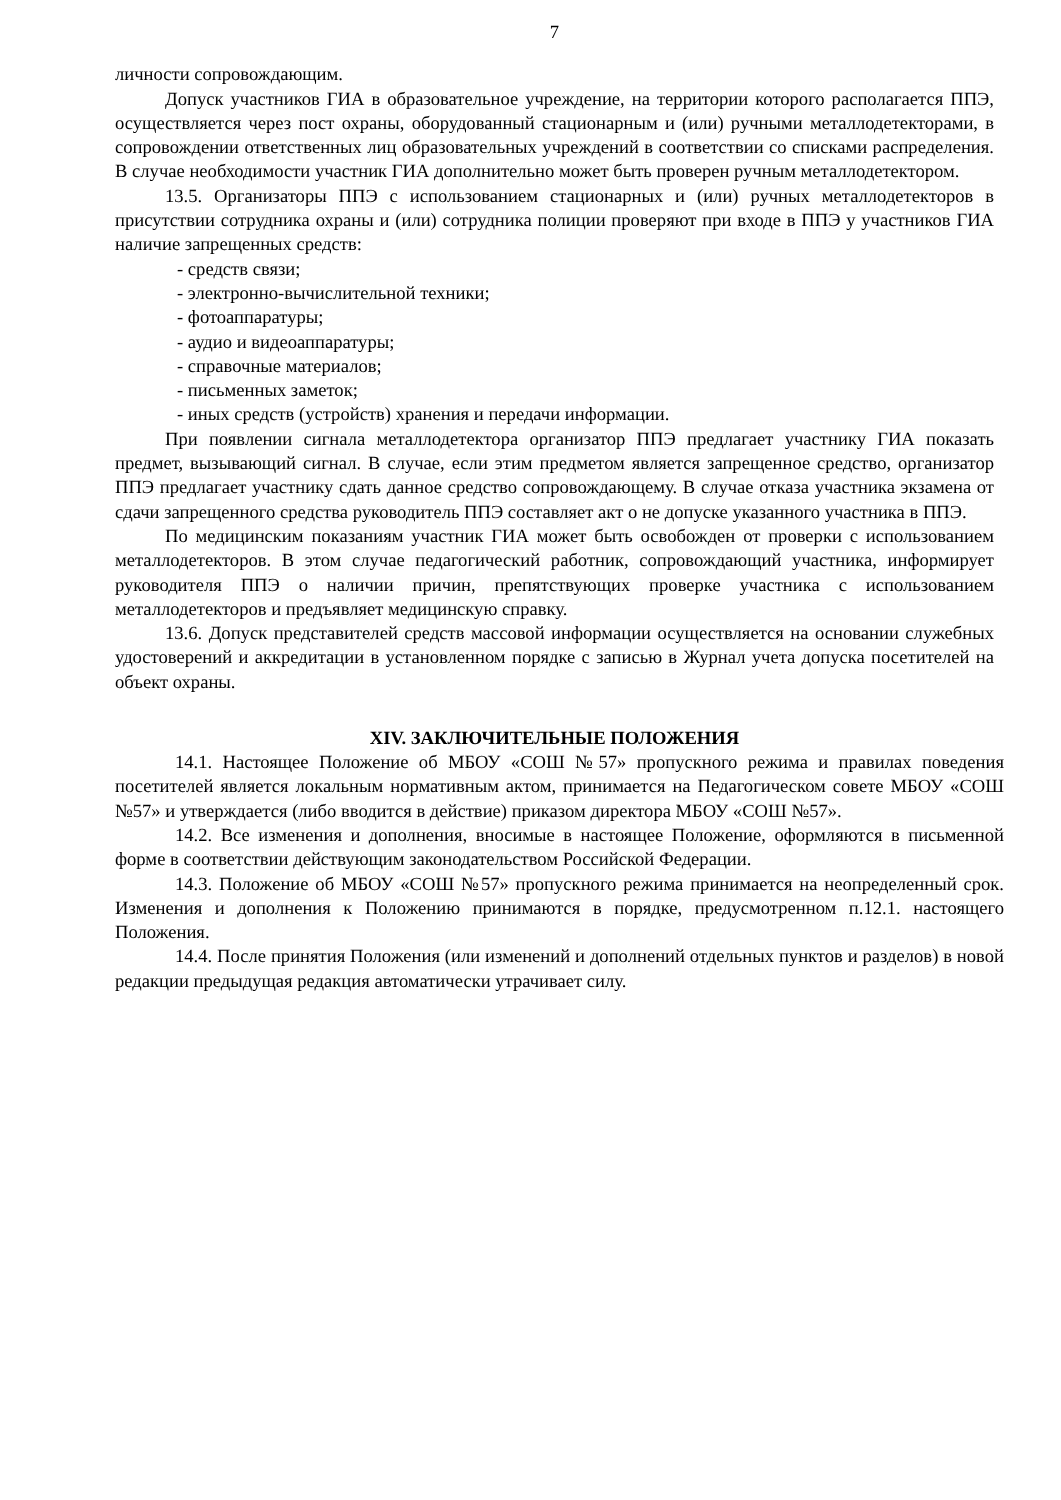7
личности сопровождающим.
Допуск участников ГИА в образовательное учреждение, на территории которого располагается ППЭ, осуществляется через пост охраны, оборудованный стационарным и (или) ручными металлодетекторами, в сопровождении ответственных лиц образовательных учреждений в соответствии со списками распределения. В случае необходимости участник ГИА дополнительно может быть проверен ручным металлодетектором.
13.5. Организаторы ППЭ с использованием стационарных и (или) ручных металлодетекторов в присутствии сотрудника охраны и (или) сотрудника полиции проверяют при входе в ППЭ у участников ГИА наличие запрещенных средств:
- средств связи;
- электронно-вычислительной техники;
- фотоаппаратуры;
- аудио и видеоаппаратуры;
- справочные материалов;
- письменных заметок;
- иных средств (устройств) хранения и передачи информации.
При появлении сигнала металлодетектора организатор ППЭ предлагает участнику ГИА показать предмет, вызывающий сигнал. В случае, если этим предметом является запрещенное средство, организатор ППЭ предлагает участнику сдать данное средство сопровождающему. В случае отказа участника экзамена от сдачи запрещенного средства руководитель ППЭ составляет акт о не допуске указанного участника в ППЭ.
По медицинским показаниям участник ГИА может быть освобожден от проверки с использованием металлодетекторов. В этом случае педагогический работник, сопровождающий участника, информирует руководителя ППЭ о наличии причин, препятствующих проверке участника с использованием металлодетекторов и предъявляет медицинскую справку.
13.6. Допуск представителей средств массовой информации осуществляется на основании служебных удостоверений и аккредитации в установленном порядке с записью в Журнал учета допуска посетителей на объект охраны.
XIV. ЗАКЛЮЧИТЕЛЬНЫЕ ПОЛОЖЕНИЯ
14.1. Настоящее Положение об МБОУ «СОШ №57» пропускного режима и правилах поведения посетителей является локальным нормативным актом, принимается на Педагогическом совете МБОУ «СОШ №57» и утверждается (либо вводится в действие) приказом директора МБОУ «СОШ №57».
14.2. Все изменения и дополнения, вносимые в настоящее Положение, оформляются в письменной форме в соответствии действующим законодательством Российской Федерации.
14.3. Положение об МБОУ «СОШ №57» пропускного режима принимается на неопределенный срок. Изменения и дополнения к Положению принимаются в порядке, предусмотренном п.12.1. настоящего Положения.
14.4. После принятия Положения (или изменений и дополнений отдельных пунктов и разделов) в новой редакции предыдущая редакция автоматически утрачивает силу.